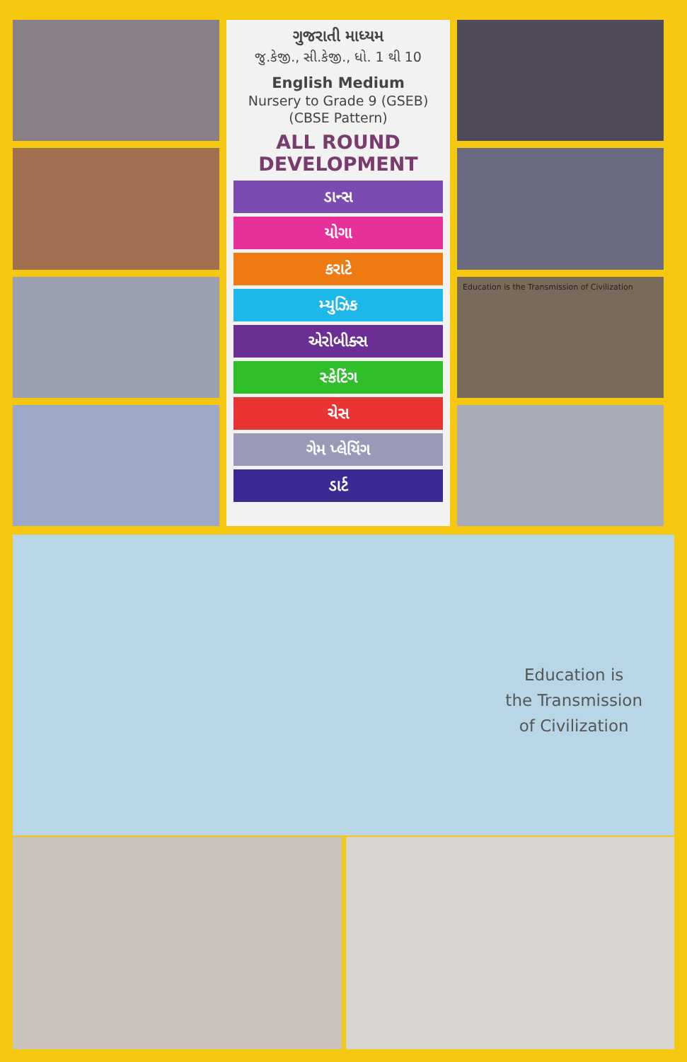ગુજરાતી માધ્યમ
જુ.કેજી., સી.કેજી., ધો. 1 થી 10
English Medium
Nursery to Grade 9 (GSEB)
(CBSE Pattern)
ALL ROUND
DEVELOPMENT
ડાન્સ
યોગા
કરાટે
મ્યુઝિક
એરોબીક્સ
સ્કેટિંગ
ચેસ
ગેમ પ્લેયિંગ
ડાર્ટ
Education is the Transmission of Civilization
Education is
the Transmission
of Civilization